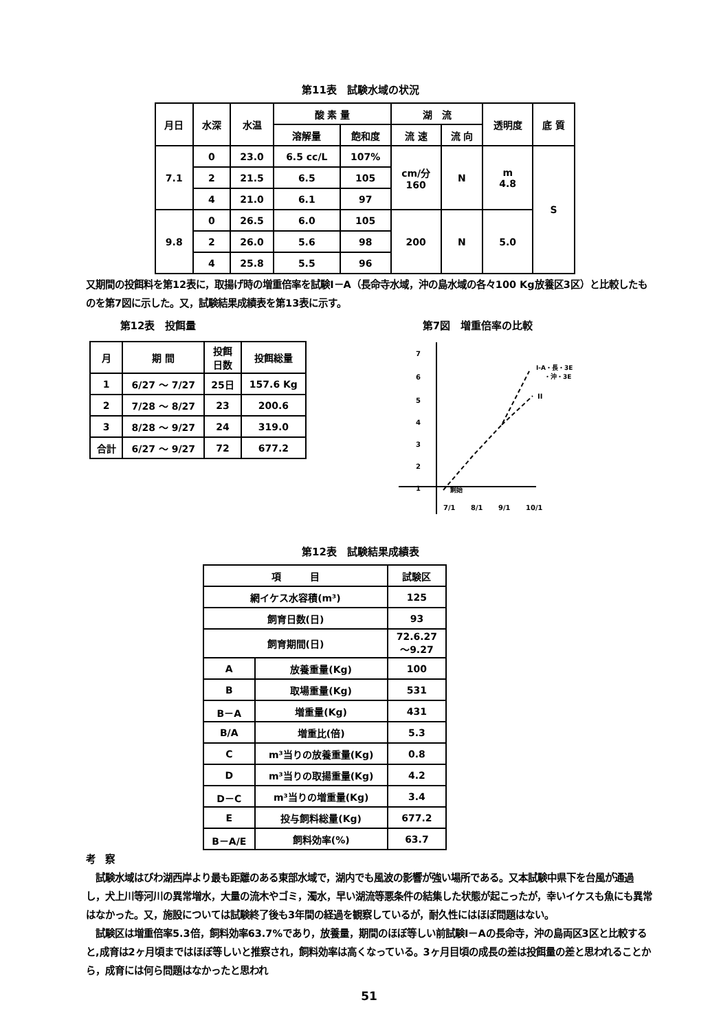第11表　試験水域の状況
| 月日 | 水深 | 水温 | 酸 素 量 | | 湖 流 | | 透明度 | 底 質 |
| --- | --- | --- | --- | --- | --- | --- | --- | --- |
| | | | 溶解量 | 飽和度 | 流 速 | 流 向 | | |
| 7.1 | 0 | 23.0 | 6.5 cc/L | 107% | cm/分 160 | N | m 4.8 | S |
| | 2 | 21.5 | 6.5 | 105 | | | | |
| | 4 | 21.0 | 6.1 | 97 | | | | |
| 9.8 | 0 | 26.5 | 6.0 | 105 | 200 | N | 5.0 | |
| | 2 | 26.0 | 5.6 | 98 | | | | |
| | 4 | 25.8 | 5.5 | 96 | | | | |
又期間の投餌料を第12表に，取揚げ時の増重倍率を試験Ⅰ－A（長命寺水域，沖の島水域の各々100 Kg放養区3区）と比較したものを第7図に示した。又，試験結果成績表を第13表に示す。
第12表　投餌量
| 月 | 期 間 | 投餌 日数 | 投餌総量 |
| --- | --- | --- | --- |
| 1 | 6/27 ～ 7/27 | 25日 | 157.6 Kg |
| 2 | 7/28 ～ 8/27 | 23 | 200.6 |
| 3 | 8/28 ～ 9/27 | 24 | 319.0 |
| 合計 | 6/27 ～ 9/27 | 72 | 677.2 |
第7図　増重倍率の比較
7
6
5
4
3
2
1
I-A・長・3E
・沖・3E
II
飼始
7/1
8/1
9/1
10/1
第12表　試験結果成績表
| 項 目 | | 試験区 |
| --- | --- | --- |
| 網イケス水容積(m³) | | 125 |
| 飼育日数(日) | | 93 |
| 飼育期間(日) | | 72.6.27 ～9.27 |
| A | 放養重量(Kg) | 100 |
| B | 取場重量(Kg) | 531 |
| B－A | 増重量(Kg) | 431 |
| B/A | 増重比(倍) | 5.3 |
| C | m³当りの放養重量(Kg) | 0.8 |
| D | m³当りの取揚重量(Kg) | 4.2 |
| D－C | m³当りの増重量(Kg) | 3.4 |
| E | 投与飼料総量(Kg) | 677.2 |
| B－A/E | 飼料効率(%) | 63.7 |
考　察
　試験水域はびわ湖西岸より最も距離のある東部水域で，湖内でも風波の影響が強い場所である。又本試験中県下を台風が通過し，犬上川等河川の異常増水，大量の流木やゴミ，濁水，早い湖流等悪条件の結集した状態が起こったが，幸いイケスも魚にも異常はなかった。又，施設については試験終了後も3年間の経過を観察しているが，耐久性にはほぼ問題はない。
　試験区は増重倍率5.3倍，飼料効率63.7%であり，放養量，期間のほぼ等しい前試験Ⅰ－Aの長命寺，沖の島両区3区と比較すると,成育は2ヶ月頃まではほぼ等しいと推察され，飼料効率は高くなっている。3ヶ月目頃の成長の差は投餌量の差と思われることから，成育には何ら問題はなかったと思われ
51